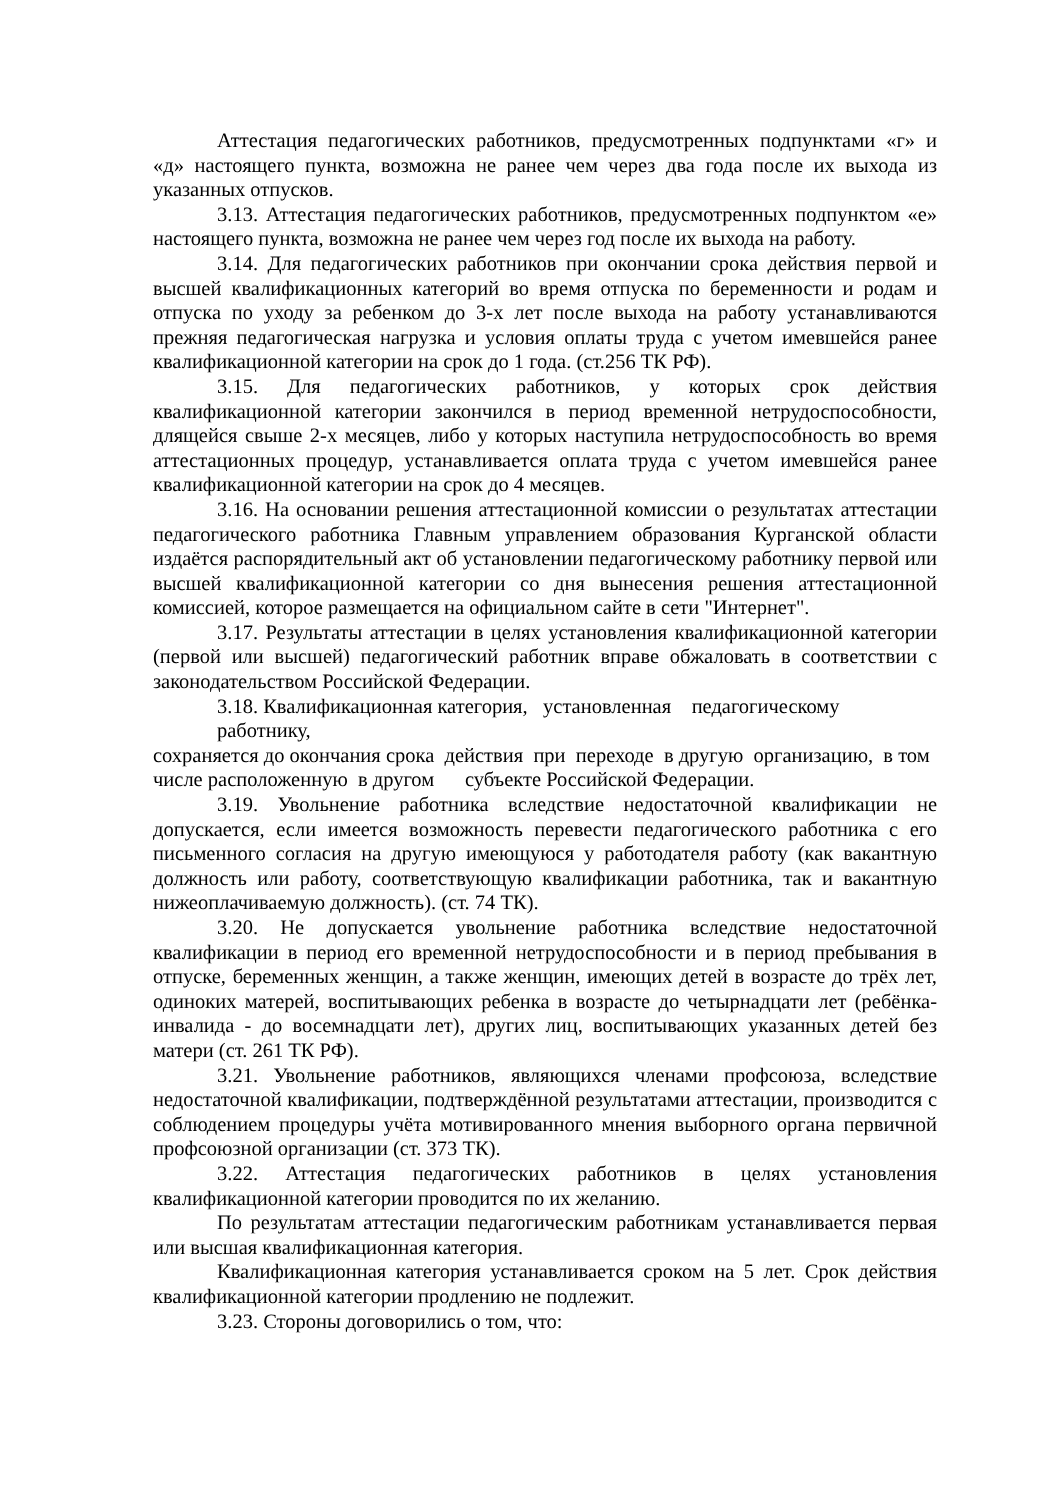Аттестация педагогических работников, предусмотренных подпунктами «г» и «д» настоящего пункта, возможна не ранее чем через два года после их выхода из указанных отпусков.
3.13. Аттестация педагогических работников, предусмотренных подпунктом «е» настоящего пункта, возможна не ранее чем через год после их выхода на работу.
3.14. Для педагогических работников при окончании срока действия первой и высшей квалификационных категорий во время отпуска по беременности и родам и отпуска по уходу за ребенком до 3-х лет после выхода на работу устанавливаются прежняя педагогическая нагрузка и условия оплаты труда с учетом имевшейся ранее квалификационной категории на срок до 1 года. (ст.256 ТК РФ).
3.15. Для педагогических работников, у которых срок действия квалификационной категории закончился в период временной нетрудоспособности, длящейся свыше 2-х месяцев, либо у которых наступила нетрудоспособность во время аттестационных процедур, устанавливается оплата труда с учетом имевшейся ранее квалификационной категории на срок до 4 месяцев.
3.16. На основании решения аттестационной комиссии о результатах аттестации педагогического работника Главным управлением образования Курганской области издаётся распорядительный акт об установлении педагогическому работнику первой или высшей квалификационной категории со дня вынесения решения аттестационной комиссией, которое размещается на официальном сайте в сети "Интернет".
3.17. Результаты аттестации в целях установления квалификационной категории (первой или высшей) педагогический работник вправе обжаловать в соответствии с законодательством Российской Федерации.
3.18. Квалификационная категория, установленная педагогическому
работнику,
сохраняется до окончания срока действия при переходе в другую организацию, в том
числе расположенную в другом субъекте Российской Федерации.
3.19. Увольнение работника вследствие недостаточной квалификации не допускается, если имеется возможность перевести педагогического работника с его письменного согласия на другую имеющуюся у работодателя работу (как вакантную должность или работу, соответствующую квалификации работника, так и вакантную нижеоплачиваемую должность). (ст. 74 ТК).
3.20. Не допускается увольнение работника вследствие недостаточной квалификации в период его временной нетрудоспособности и в период пребывания в отпуске, беременных женщин, а также женщин, имеющих детей в возрасте до трёх лет, одиноких матерей, воспитывающих ребенка в возрасте до четырнадцати лет (ребёнка-инвалида - до восемнадцати лет), других лиц, воспитывающих указанных детей без матери (ст. 261 ТК РФ).
3.21. Увольнение работников, являющихся членами профсоюза, вследствие недостаточной квалификации, подтверждённой результатами аттестации, производится с соблюдением процедуры учёта мотивированного мнения выборного органа первичной профсоюзной организации (ст. 373 ТК).
3.22. Аттестация педагогических работников в целях установления квалификационной категории проводится по их желанию.
По результатам аттестации педагогическим работникам устанавливается первая или высшая квалификационная категория.
Квалификационная категория устанавливается сроком на 5 лет. Срок действия квалификационной категории продлению не подлежит.
3.23. Стороны договорились о том, что: